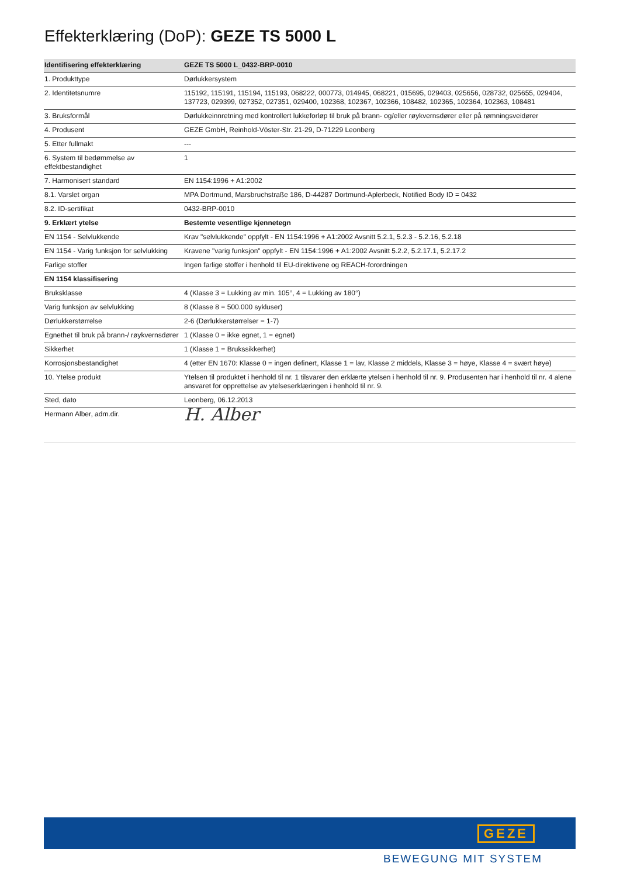Effekterklæring (DoP): GEZE TS 5000 L
| Identifisering effekterklæring | GEZE TS 5000 L_0432-BRP-0010 |
| --- | --- |
| 1. Produkttype | Dørlukkersystem |
| 2. Identitetsnumre | 115192, 115191, 115194, 115193, 068222, 000773, 014945, 068221, 015695, 029403, 025656, 028732, 025655, 029404, 137723, 029399, 027352, 027351, 029400, 102368, 102367, 102366, 108482, 102365, 102364, 102363, 108481 |
| 3. Bruksformål | Dørlukkeinnretning med kontrollert lukkeforløp til bruk på brann- og/eller røykvernsdører eller på rømningsveidører |
| 4. Produsent | GEZE GmbH, Reinhold-Vöster-Str. 21-29, D-71229 Leonberg |
| 5. Etter fullmakt | --- |
| 6. System til bedømmelse av effektbestandighet | 1 |
| 7. Harmonisert standard | EN 1154:1996 + A1:2002 |
| 8.1. Varslet organ | MPA Dortmund, Marsbruchstraße 186, D-44287 Dortmund-Aplerbeck, Notified Body ID = 0432 |
| 8.2. ID-sertifikat | 0432-BRP-0010 |
| 9. Erklært ytelse | Bestemte vesentlige kjennetegn |
| EN 1154 - Selvlukkende | Krav "selvlukkende" oppfylt - EN 1154:1996 + A1:2002 Avsnitt 5.2.1, 5.2.3 - 5.2.16, 5.2.18 |
| EN 1154 - Varig funksjon for selvlukking | Kravene "varig funksjon" oppfylt - EN 1154:1996 + A1:2002 Avsnitt 5.2.2, 5.2.17.1, 5.2.17.2 |
| Farlige stoffer | Ingen farlige stoffer i henhold til EU-direktivene og REACH-forordningen |
| EN 1154 klassifisering | |
| Bruksklasse | 4 (Klasse 3 = Lukking av min. 105°, 4 = Lukking av 180°) |
| Varig funksjon av selvlukking | 8 (Klasse 8 = 500.000 sykluser) |
| Dørlukkerstørrelse | 2-6 (Dørlukkerstørrelser = 1-7) |
| Egnethet til bruk på brann-/ røykvernsdører | 1 (Klasse 0 = ikke egnet, 1 = egnet) |
| Sikkerhet | 1 (Klasse 1 = Brukssikkerhet) |
| Korrosjonsbestandighet | 4 (etter EN 1670: Klasse 0 = ingen definert, Klasse 1 = lav, Klasse 2 middels, Klasse 3 = høye, Klasse 4 = svært høye) |
| 10. Ytelse produkt | Ytelsen til produktet i henhold til nr. 1 tilsvarer den erklærte ytelsen i henhold til nr. 9. Produsenten har i henhold til nr. 4 alene ansvaret for opprettelse av ytelseserklæringen i henhold til nr. 9. |
| Sted, dato | Leonberg, 06.12.2013 |
| Hermann Alber, adm.dir. | H. Alber |
GEZE
BEWEGUNG MIT SYSTEM